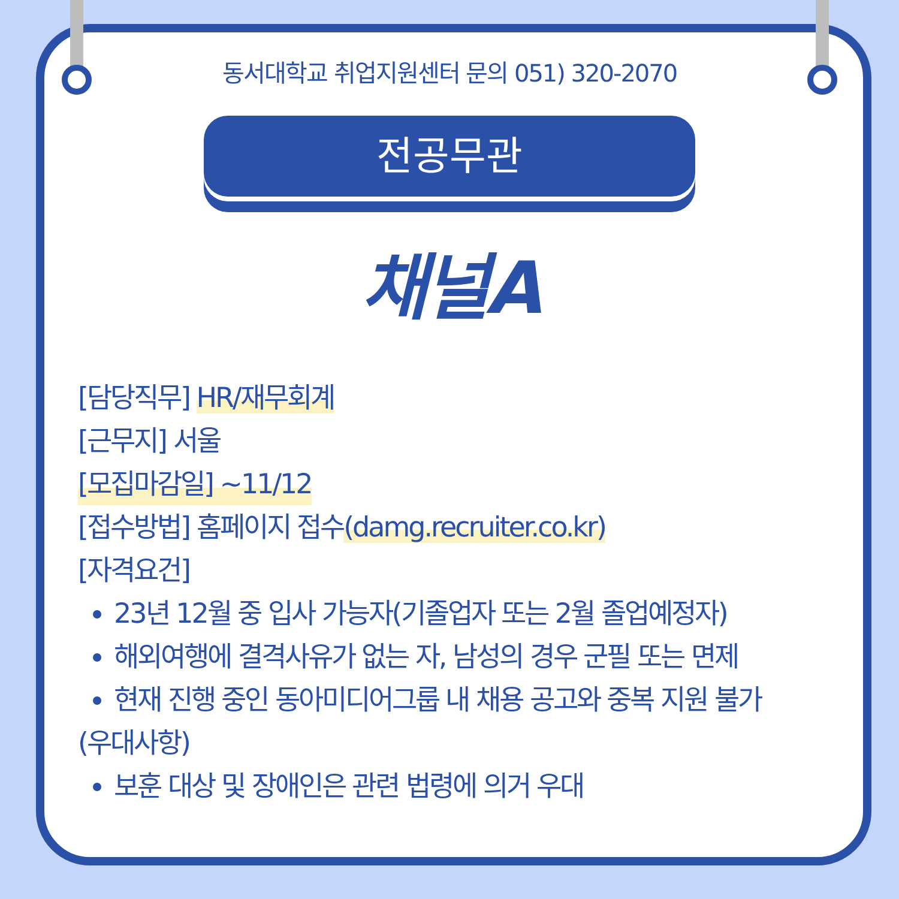동서대학교 취업지원센터 문의 051) 320-2070
전공무관
채널A
[담당직무] HR/재무회계
[근무지] 서울
[모집마감일] ~11/12
[접수방법] 홈페이지 접수(damg.recruiter.co.kr)
[자격요건]
23년 12월 중 입사 가능자(기졸업자 또는 2월 졸업예정자)
해외여행에 결격사유가 없는 자, 남성의 경우 군필 또는 면제
현재 진행 중인 동아미디어그룹 내 채용 공고와 중복 지원 불가
(우대사항)
보훈 대상 및 장애인은 관련 법령에 의거 우대